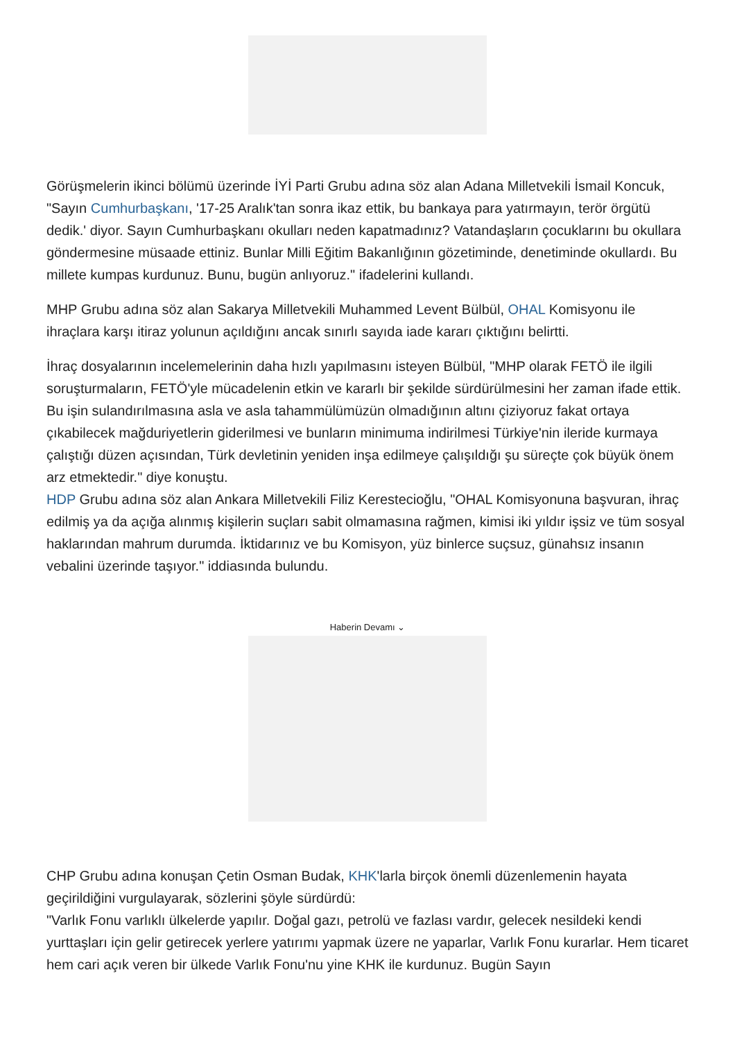Görüşmelerin ikinci bölümü üzerinde İYİ Parti Grubu adına söz alan Adana Milletvekili İsmail Koncuk, "Sayın Cumhurbaşkanı, '17-25 Aralık'tan sonra ikaz ettik, bu bankaya para yatırmayın, terör örgütü dedik.' diyor. Sayın Cumhurbaşkanı okulları neden kapatmadınız? Vatandaşların çocuklarını bu okullara göndermesine müsaade ettiniz. Bunlar Milli Eğitim Bakanlığının gözetiminde, denetiminde okullardı. Bu millete kumpas kurdunuz. Bunu, bugün anlıyoruz." ifadelerini kullandı.
MHP Grubu adına söz alan Sakarya Milletvekili Muhammed Levent Bülbül, OHAL Komisyonu ile ihraçlara karşı itiraz yolunun açıldığını ancak sınırlı sayıda iade kararı çıktığını belirtti.
İhraç dosyalarının incelemelerinin daha hızlı yapılmasını isteyen Bülbül, "MHP olarak FETÖ ile ilgili soruşturmaların, FETÖ'yle mücadelenin etkin ve kararlı bir şekilde sürdürülmesini her zaman ifade ettik. Bu işin sulandırılmasına asla ve asla tahammülümüzün olmadığının altını çiziyoruz fakat ortaya çıkabilecek mağduriyetlerin giderilmesi ve bunların minimuma indirilmesi Türkiye'nin ileride kurmaya çalıştığı düzen açısından, Türk devletinin yeniden inşa edilmeye çalışıldığı şu süreçte çok büyük önem arz etmektedir." diye konuştu.
HDP Grubu adına söz alan Ankara Milletvekili Filiz Kerestecioğlu, "OHAL Komisyonuna başvuran, ihraç edilmiş ya da açığa alınmış kişilerin suçları sabit olmamasına rağmen, kimisi iki yıldır işsiz ve tüm sosyal haklarından mahrum durumda. İktidarınız ve bu Komisyon, yüz binlerce suçsuz, günahsız insanın vebalini üzerinde taşıyor." iddiasında bulundu.
Haberin Devamı ⌄
CHP Grubu adına konuşan Çetin Osman Budak, KHK'larla birçok önemli düzenlemenin hayata geçirildiğini vurgulayarak, sözlerini şöyle sürdürdü:
"Varlık Fonu varlıklı ülkelerde yapılır. Doğal gazı, petrolü ve fazlası vardır, gelecek nesildeki kendi yurttaşları için gelir getirecek yerlere yatırımı yapmak üzere ne yaparlar, Varlık Fonu kurarlar. Hem ticaret hem cari açık veren bir ülkede Varlık Fonu'nu yine KHK ile kurdunuz. Bugün Sayın